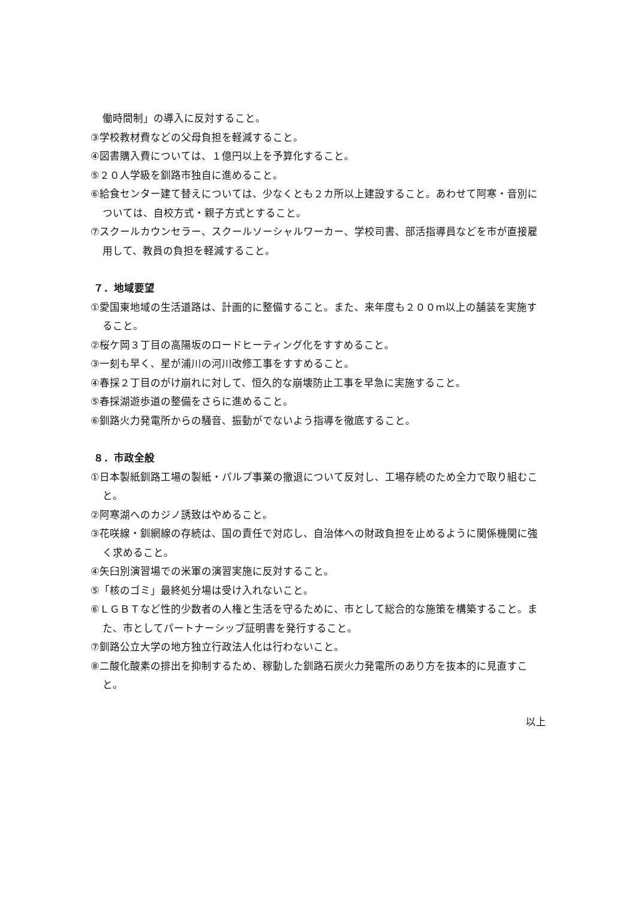働時間制」の導入に反対すること。
③学校教材費などの父母負担を軽減すること。
④図書購入費については、１億円以上を予算化すること。
⑤２０人学級を釧路市独自に進めること。
⑥給食センター建て替えについては、少なくとも２カ所以上建設すること。あわせて阿寒・音別については、自校方式・親子方式とすること。
⑦スクールカウンセラー、スクールソーシャルワーカー、学校司書、部活指導員などを市が直接雇用して、教員の負担を軽減すること。
７．地域要望
①愛国東地域の生活道路は、計画的に整備すること。また、来年度も２００m以上の舗装を実施すること。
②桜ケ岡３丁目の高陽坂のロードヒーティング化をすすめること。
③一刻も早く、星が浦川の河川改修工事をすすめること。
④春採２丁目のがけ崩れに対して、恒久的な崩壊防止工事を早急に実施すること。
⑤春採湖遊歩道の整備をさらに進めること。
⑥釧路火力発電所からの騒音、振動がでないよう指導を徹底すること。
８．市政全般
①日本製紙釧路工場の製紙・パルプ事業の撤退について反対し、工場存続のため全力で取り組むこと。
②阿寒湖へのカジノ誘致はやめること。
③花咲線・釧網線の存続は、国の責任で対応し、自治体への財政負担を止めるように関係機関に強く求めること。
④矢臼別演習場での米軍の演習実施に反対すること。
⑤「核のゴミ」最終処分場は受け入れないこと。
⑥ＬＧＢＴなど性的少数者の人権と生活を守るために、市として総合的な施策を構築すること。また、市としてパートナーシップ証明書を発行すること。
⑦釧路公立大学の地方独立行政法人化は行わないこと。
⑧二酸化酸素の排出を抑制するため、稼動した釧路石炭火力発電所のあり方を抜本的に見直すこと。
以上